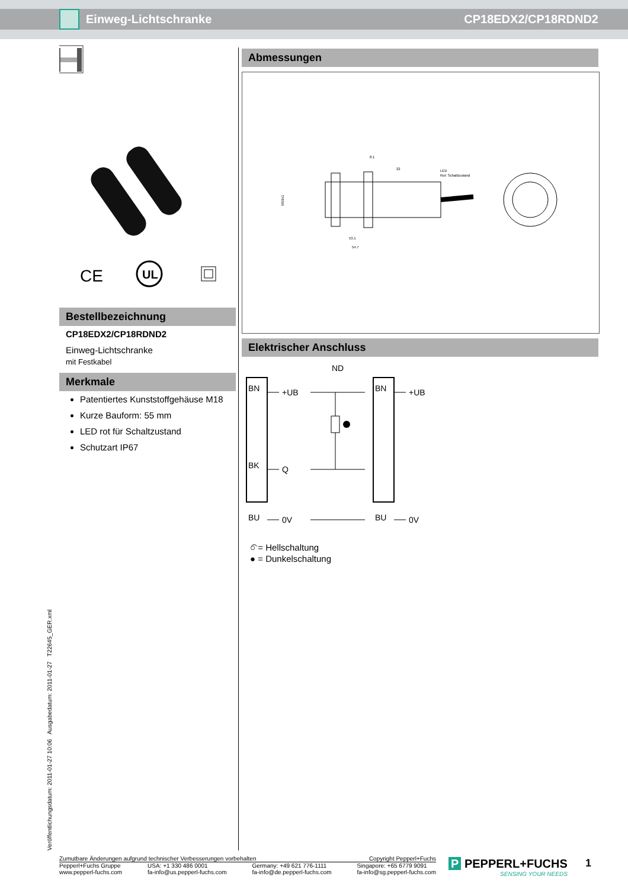Einweg-Lichtschranke CP18EDX2/CP18RDND2
CE
UL
Bestellbezeichnung
CP18EDX2/CP18RDND2
Einweg-Lichtschranke
mit Festkabel
Merkmale
Patentiertes Kunststoffgehäuse M18
Kurze Bauform: 55 mm
LED rot für Schaltzustand
Schutzart IP67
Abmessungen
8.1
22
LED
Rot: Schaltzustand
53.1
54.7
M18x1
Elektrischer Anschluss
ND
BN
BK
BU
+UB
Q
0V
BN
BU
+UB
0V
○ = Hellschaltung
● = Dunkelschaltung
Veröffentlichungsdatum: 2011-01-27 10:06 Ausgabedatum: 2011-01-27 T22645_GER.xml
Zumutbare Änderungen aufgrund technischer Verbesserungen vorbehalten Copyright Pepperl+Fuchs
Pepperl+Fuchs Gruppe
www.pepperl-fuchs.com USA: +1 330 486 0001
fa-info@us.pepperl-fuchs.com Germany: +49 621 776-1111
fa-info@de.pepperl-fuchs.com Singapore: +65 6779 9091
fa-info@sg.pepperl-fuchs.com
P PEPPERL+FUCHS
SENSING YOUR NEEDS
1